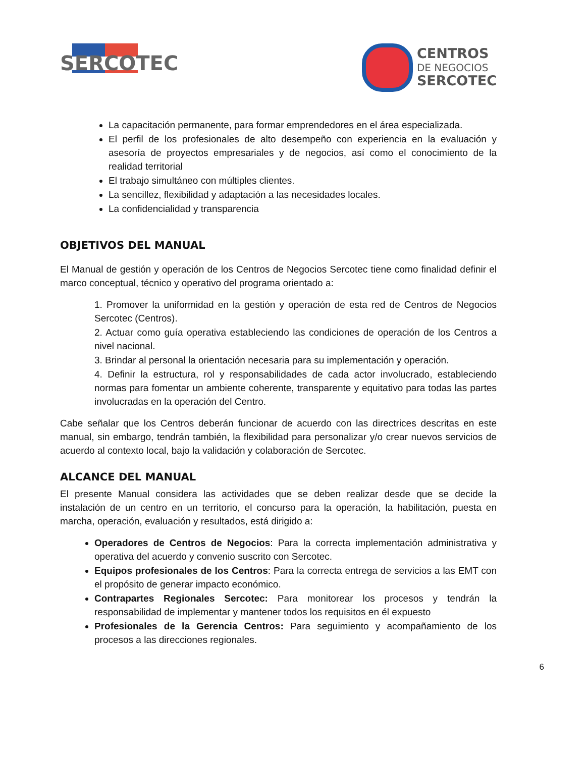SERCOTEC
CENTROS
DE NEGOCIOS
SERCOTEC
La capacitación permanente, para formar emprendedores en el área especializada.
El perfil de los profesionales de alto desempeño con experiencia en la evaluación y asesoría de proyectos empresariales y de negocios, así como el conocimiento de la realidad territorial
El trabajo simultáneo con múltiples clientes.
La sencillez, flexibilidad y adaptación a las necesidades locales.
La confidencialidad y transparencia
OBJETIVOS DEL MANUAL
El Manual de gestión y operación de los Centros de Negocios Sercotec tiene como finalidad definir el marco conceptual, técnico y operativo del programa orientado a:
1. Promover la uniformidad en la gestión y operación de esta red de Centros de Negocios Sercotec (Centros).
2. Actuar como guía operativa estableciendo las condiciones de operación de los Centros a nivel nacional.
3. Brindar al personal la orientación necesaria para su implementación y operación.
4. Definir la estructura, rol y responsabilidades de cada actor involucrado, estableciendo normas para fomentar un ambiente coherente, transparente y equitativo para todas las partes involucradas en la operación del Centro.
Cabe señalar que los Centros deberán funcionar de acuerdo con las directrices descritas en este manual, sin embargo, tendrán también, la flexibilidad para personalizar y/o crear nuevos servicios de acuerdo al contexto local, bajo la validación y colaboración de Sercotec.
ALCANCE DEL MANUAL
El presente Manual considera las actividades que se deben realizar desde que se decide la instalación de un centro en un territorio, el concurso para la operación, la habilitación, puesta en marcha, operación, evaluación y resultados, está dirigido a:
Operadores de Centros de Negocios: Para la correcta implementación administrativa y operativa del acuerdo y convenio suscrito con Sercotec.
Equipos profesionales de los Centros: Para la correcta entrega de servicios a las EMT con el propósito de generar impacto económico.
Contrapartes Regionales Sercotec: Para monitorear los procesos y tendrán la responsabilidad de implementar y mantener todos los requisitos en él expuesto
Profesionales de la Gerencia Centros: Para seguimiento y acompañamiento de los procesos a las direcciones regionales.
6